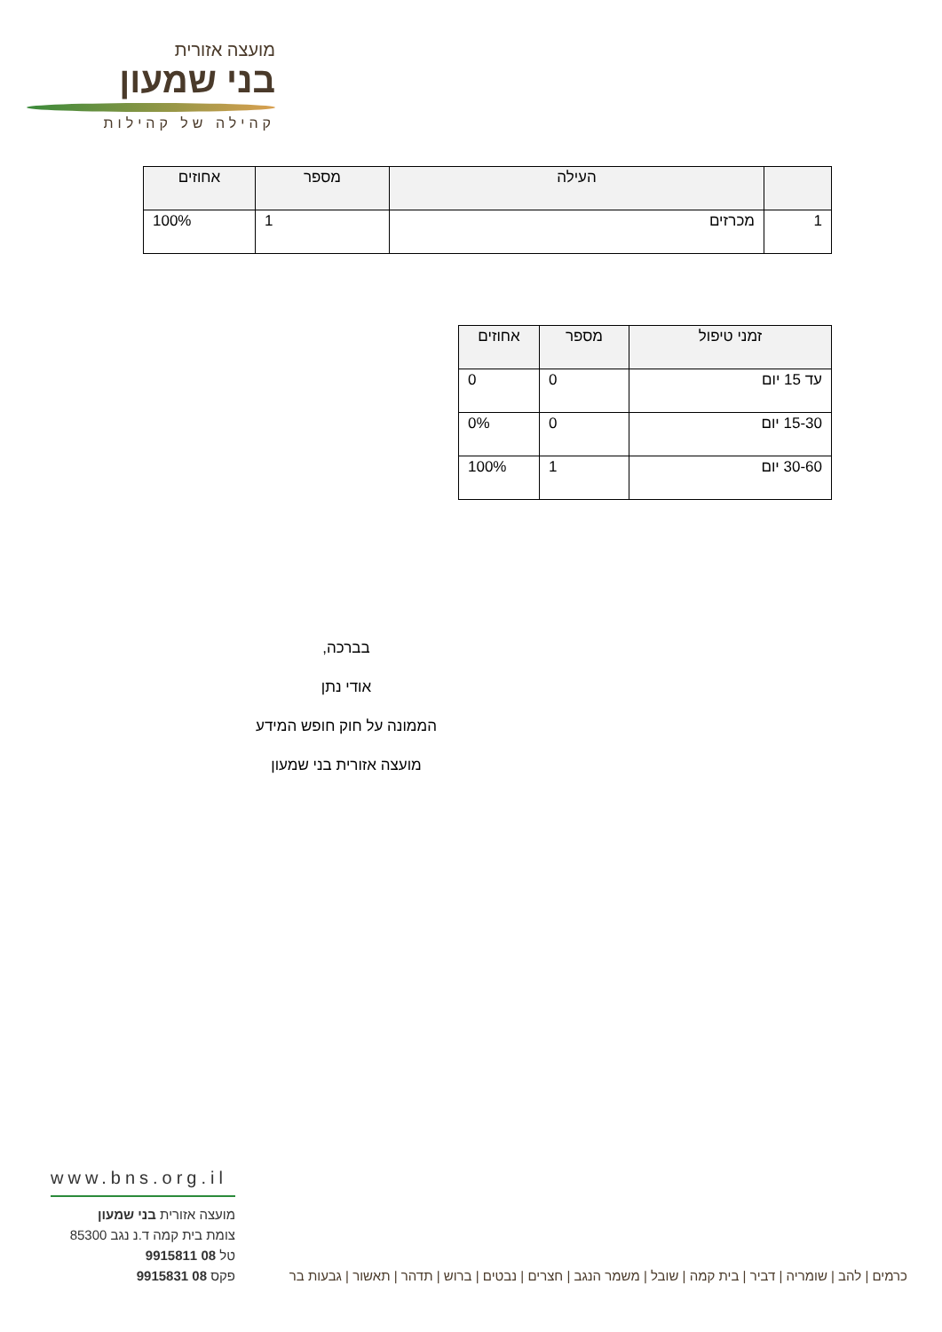מועצה אזורית
בני שמעון
קהילה של קהילות
| | העילה | מספר | אחוזים |
| --- | --- | --- | --- |
| 1 | מכרזים | 1 | 100% |
| זמני טיפול | מספר | אחוזים |
| --- | --- | --- |
| עד 15 יום | 0 | 0 |
| 15-30 יום | 0 | 0% |
| 30-60 יום | 1 | 100% |
בברכה,
אודי נתן
הממונה על חוק חופש המידע
מועצה אזורית בני שמעון
www.bns.org.il
מועצה אזורית בני שמעון
צומת בית קמה ד.נ נגב 85300
טל 08 9915811
פקס 08 9915831
כרמים | להב | שומריה | דביר | בית קמה | שובל | משמר הנגב | חצרים | נבטים | ברוש | תדהר | תאשור | גבעות בר